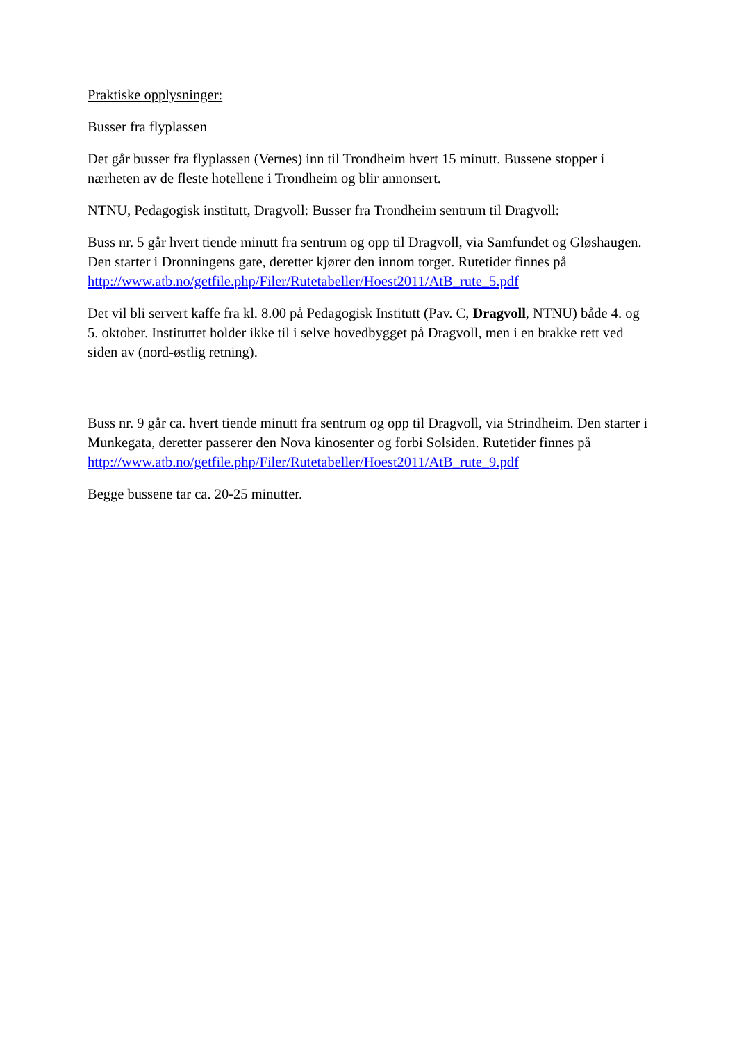Praktiske opplysninger:
Busser fra flyplassen
Det går busser fra flyplassen (Vernes) inn til Trondheim hvert 15 minutt. Bussene stopper i nærheten av de fleste hotellene i Trondheim og blir annonsert.
NTNU, Pedagogisk institutt, Dragvoll: Busser fra Trondheim sentrum til Dragvoll:
Buss nr. 5 går hvert tiende minutt fra sentrum og opp til Dragvoll, via Samfundet og Gløshaugen. Den starter i Dronningens gate, deretter kjører den innom torget. Rutetider finnes på http://www.atb.no/getfile.php/Filer/Rutetabeller/Hoest2011/AtB_rute_5.pdf
Det vil bli servert kaffe fra kl. 8.00 på Pedagogisk Institutt (Pav. C, Dragvoll, NTNU) både 4. og 5. oktober. Instituttet holder ikke til i selve hovedbygget på Dragvoll, men i en brakke rett ved siden av (nord-østlig retning).
Buss nr. 9 går ca. hvert tiende minutt fra sentrum og opp til Dragvoll, via Strindheim. Den starter i Munkegata, deretter passerer den Nova kinosenter og forbi Solsiden. Rutetider finnes på http://www.atb.no/getfile.php/Filer/Rutetabeller/Hoest2011/AtB_rute_9.pdf
Begge bussene tar ca. 20-25 minutter.